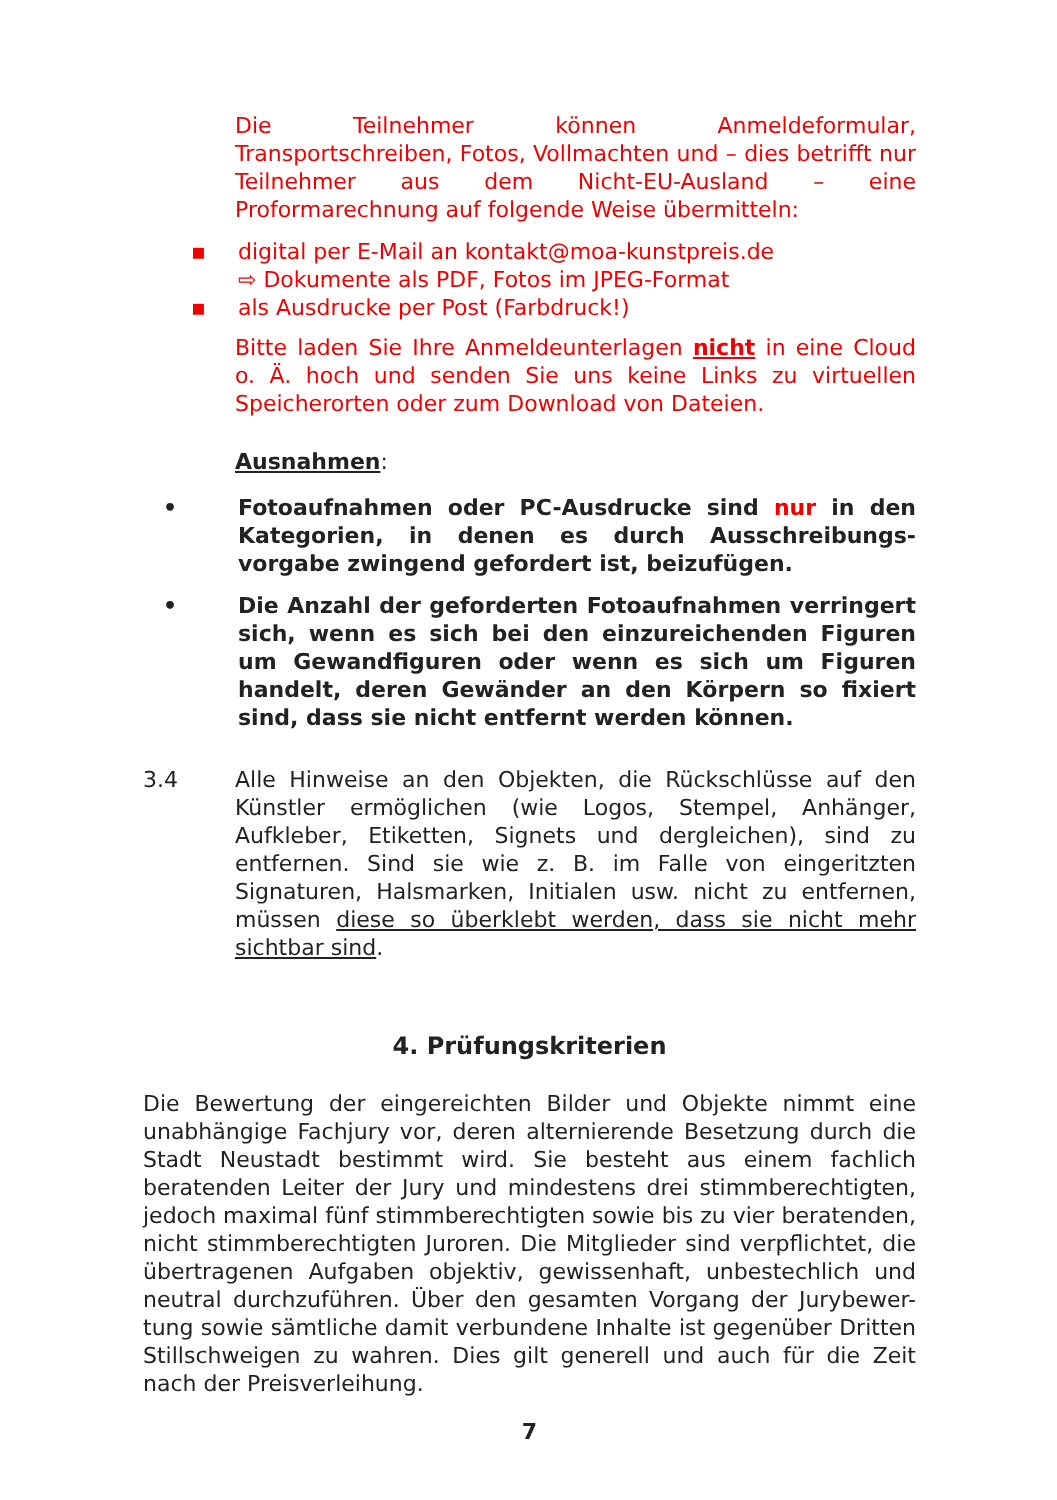Die Teilnehmer können Anmeldeformular, Transportschreiben, Fotos, Vollmachten und – dies betrifft nur Teilnehmer aus dem Nicht-EU-Ausland – eine Proformarechnung auf folgende Weise übermitteln:
▪ digital per E-Mail an kontakt@moa-kunstpreis.de
⇨ Dokumente als PDF, Fotos im JPEG-Format
▪ als Ausdrucke per Post (Farbdruck!)
Bitte laden Sie Ihre Anmeldeunterlagen nicht in eine Cloud o. Ä. hoch und senden Sie uns keine Links zu virtuellen Speicherorten oder zum Download von Dateien.
Ausnahmen:
• Fotoaufnahmen oder PC-Ausdrucke sind nur in den Kategorien, in denen es durch Ausschreibungs-vorgabe zwingend gefordert ist, beizufügen.
• Die Anzahl der geforderten Fotoaufnahmen verringert sich, wenn es sich bei den einzureichenden Figuren um Gewandfiguren oder wenn es sich um Figuren handelt, deren Gewänder an den Körpern so fixiert sind, dass sie nicht entfernt werden können.
3.4 Alle Hinweise an den Objekten, die Rückschlüsse auf den Künstler ermöglichen (wie Logos, Stempel, Anhänger, Aufkleber, Etiketten, Signets und dergleichen), sind zu entfernen. Sind sie wie z. B. im Falle von eingeritzten Signaturen, Halsmarken, Initialen usw. nicht zu entfernen, müssen diese so überklebt werden, dass sie nicht mehr sichtbar sind.
4. Prüfungskriterien
Die Bewertung der eingereichten Bilder und Objekte nimmt eine unabhängige Fachjury vor, deren alternierende Besetzung durch die Stadt Neustadt bestimmt wird. Sie besteht aus einem fachlich beratenden Leiter der Jury und mindestens drei stimmberechtigten, jedoch maximal fünf stimmberechtigten sowie bis zu vier beratenden, nicht stimmberechtigten Juroren. Die Mitglieder sind verpflichtet, die übertragenen Aufgaben objektiv, gewissenhaft, unbestechlich und neutral durchzuführen. Über den gesamten Vorgang der Jurybewer-tung sowie sämtliche damit verbundene Inhalte ist gegenüber Dritten Stillschweigen zu wahren. Dies gilt generell und auch für die Zeit nach der Preisverleihung.
7